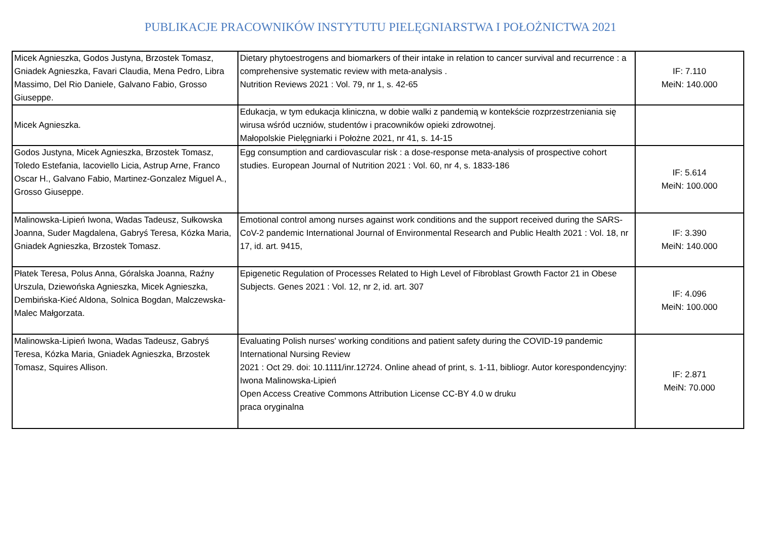PUBLIKACJE PRACOWNIKÓW INSTYTUTU PIELĘGNIARSTWA I POŁOŻNICTWA 2021
| Micek Agnieszka, Godos Justyna, Brzostek Tomasz, Gniadek Agnieszka, Favari Claudia, Mena Pedro, Libra Massimo, Del Rio Daniele, Galvano Fabio, Grosso Giuseppe. | Dietary phytoestrogens and biomarkers of their intake in relation to cancer survival and recurrence : a comprehensive systematic review with meta-analysis . Nutrition Reviews 2021 : Vol. 79, nr 1, s. 42-65 | IF: 7.110 MeiN: 140.000 |
| Micek Agnieszka. | Edukacja, w tym edukacja kliniczna, w dobie walki z pandemią w kontekście rozprzestrzeniania się wirusa wśród uczniów, studentów i pracowników opieki zdrowotnej. Małopolskie Pielęgniarki i Położne 2021, nr 41, s. 14-15 | |
| Godos Justyna, Micek Agnieszka, Brzostek Tomasz, Toledo Estefania, Iacoviello Licia, Astrup Arne, Franco Oscar H., Galvano Fabio, Martinez-Gonzalez Miguel A., Grosso Giuseppe. | Egg consumption and cardiovascular risk : a dose-response meta-analysis of prospective cohort studies. European Journal of Nutrition 2021 : Vol. 60, nr 4, s. 1833-186 | IF: 5.614 MeiN: 100.000 |
| Malinowska-Lipień Iwona, Wadas Tadeusz, Sułkowska Joanna, Suder Magdalena, Gabryś Teresa, Kózka Maria, Gniadek Agnieszka, Brzostek Tomasz. | Emotional control among nurses against work conditions and the support received during the SARS-CoV-2 pandemic International Journal of Environmental Research and Public Health 2021 : Vol. 18, nr 17, id. art. 9415, | IF: 3.390 MeiN: 140.000 |
| Płatek Teresa, Polus Anna, Góralska Joanna, Raźny Urszula, Dziewońska Agnieszka, Micek Agnieszka, Dembińska-Kieć Aldona, Solnica Bogdan, Malczewska-Malec Małgorzata. | Epigenetic Regulation of Processes Related to High Level of Fibroblast Growth Factor 21 in Obese Subjects. Genes 2021 : Vol. 12, nr 2, id. art. 307 | IF: 4.096 MeiN: 100.000 |
| Malinowska-Lipień Iwona, Wadas Tadeusz, Gabryś Teresa, Kózka Maria, Gniadek Agnieszka, Brzostek Tomasz, Squires Allison. | Evaluating Polish nurses' working conditions and patient safety during the COVID-19 pandemic International Nursing Review 2021 : Oct 29. doi: 10.1111/inr.12724. Online ahead of print, s. 1-11, bibliogr. Autor korespondencyjny: Iwona Malinowska-Lipień Open Access Creative Commons Attribution License CC-BY 4.0 w druku praca oryginalna | IF: 2.871 MeiN: 70.000 |